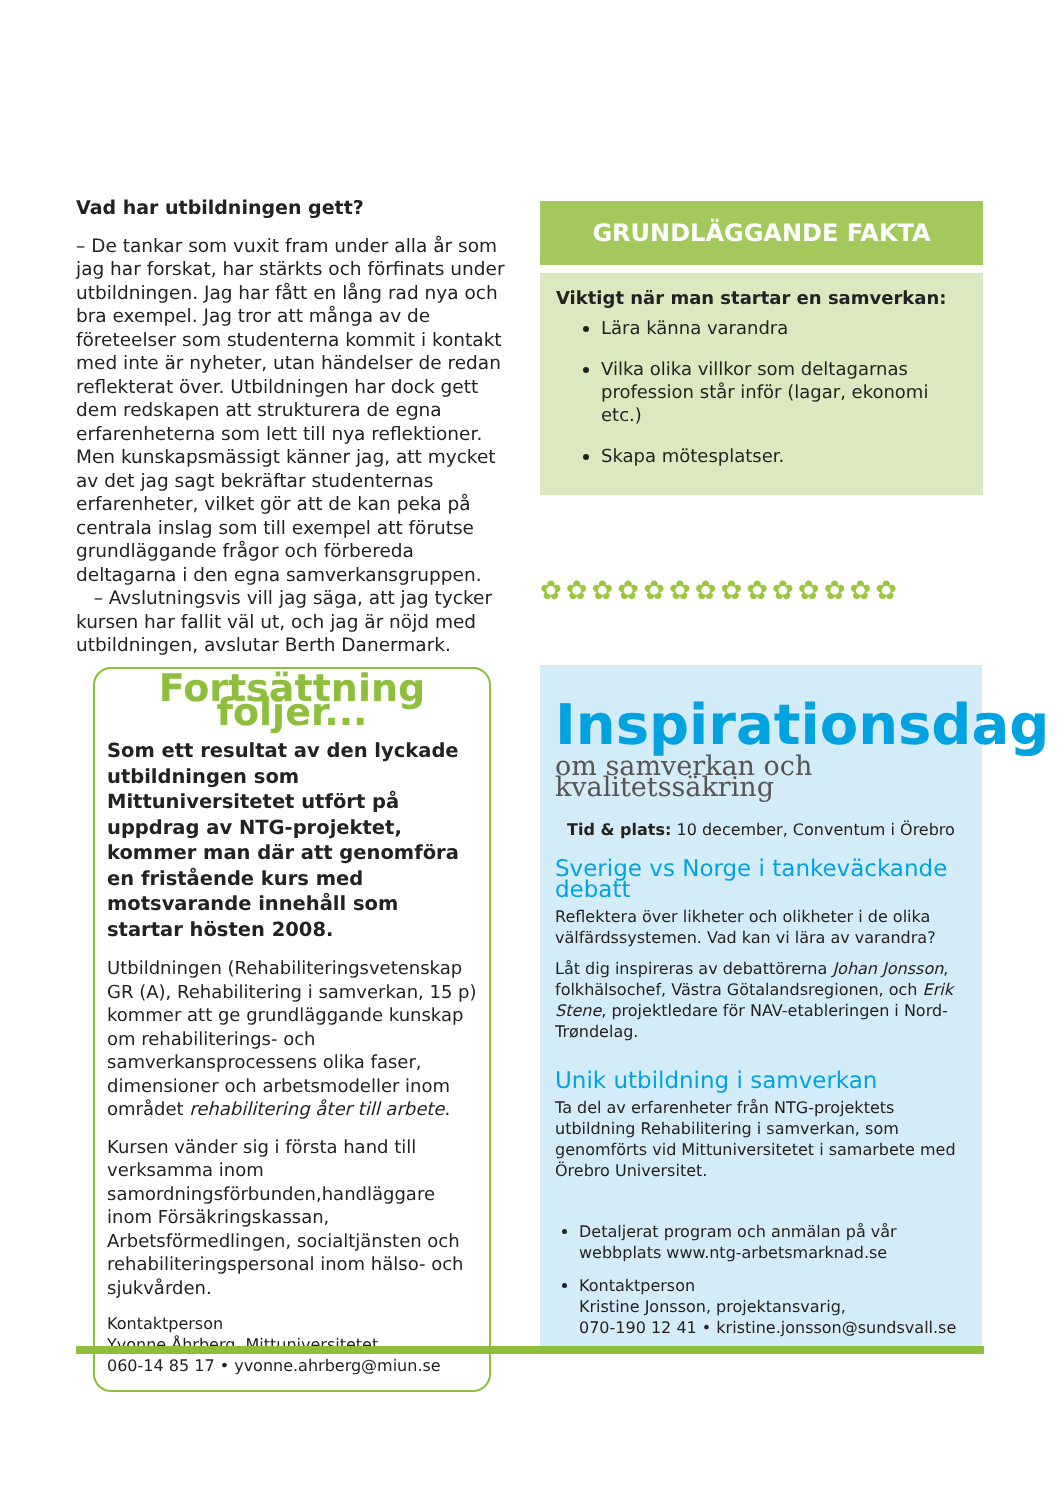Vad har utbildningen gett?
– De tankar som vuxit fram under alla år som jag har forskat, har stärkts och förfinats under utbildningen. Jag har fått en lång rad nya och bra exempel. Jag tror att många av de företeelser som studenterna kommit i kontakt med inte är nyheter, utan händelser de redan reflekterat över. Utbildningen har dock gett dem redskapen att strukturera de egna erfarenheterna som lett till nya reflektioner. Men kunskapsmässigt känner jag, att mycket av det jag sagt bekräftar studenternas erfarenheter, vilket gör att de kan peka på centrala inslag som till exempel att förutse grundläggande frågor och förbereda deltagarna i den egna samverkansgruppen.
– Avslutningsvis vill jag säga, att jag tycker kursen har fallit väl ut, och jag är nöjd med utbildningen, avslutar Berth Danermark.
GRUNDLÄGGANDE FAKTA
Viktigt när man startar en samverkan:
Lära känna varandra
Vilka olika villkor som deltagarnas profession står inför (lagar, ekonomi etc.)
Skapa mötesplatser.
✿✿✿✿✿✿✿✿✿✿✿✿✿✿
Fortsättning följer...
Som ett resultat av den lyckade utbildningen som Mittuniversitetet utfört på uppdrag av NTG-projektet, kommer man där att genomföra en fristående kurs med motsvarande innehåll som startar hösten 2008.
Utbildningen (Rehabiliteringsvetenskap GR (A), Rehabilitering i samverkan, 15 p) kommer att ge grundläggande kunskap om rehabiliterings- och samverkansprocessens olika faser, dimensioner och arbetsmodeller inom området rehabilitering åter till arbete.
Kursen vänder sig i första hand till verksamma inom samordningsförbunden,handläggare inom Försäkringskassan, Arbetsförmedlingen, socialtjänsten och rehabiliteringspersonal inom hälso- och sjukvården.
Kontaktperson
Yvonne Åhrberg, Mittuniversitetet
060-14 85 17 • yvonne.ahrberg@miun.se
Inspirationsdag
om samverkan och kvalitetssäkring
Tid & plats: 10 december, Conventum i Örebro
Sverige vs Norge i tankeväckande debatt
Reflektera över likheter och olikheter i de olika välfärdssystemen. Vad kan vi lära av varandra?
Låt dig inspireras av debattörerna Johan Jonsson, folkhälsochef, Västra Götalandsregionen, och Erik Stene, projektledare för NAV-etableringen i Nord-Trøndelag.
Unik utbildning i samverkan
Ta del av erfarenheter från NTG-projektets utbildning Rehabilitering i samverkan, som genomförts vid Mittuniversitetet i samarbete med Örebro Universitet.
Detaljerat program och anmälan på vår webbplats www.ntg-arbetsmarknad.se
Kontaktperson
Kristine Jonsson, projektansvarig,
070-190 12 41 • kristine.jonsson@sundsvall.se